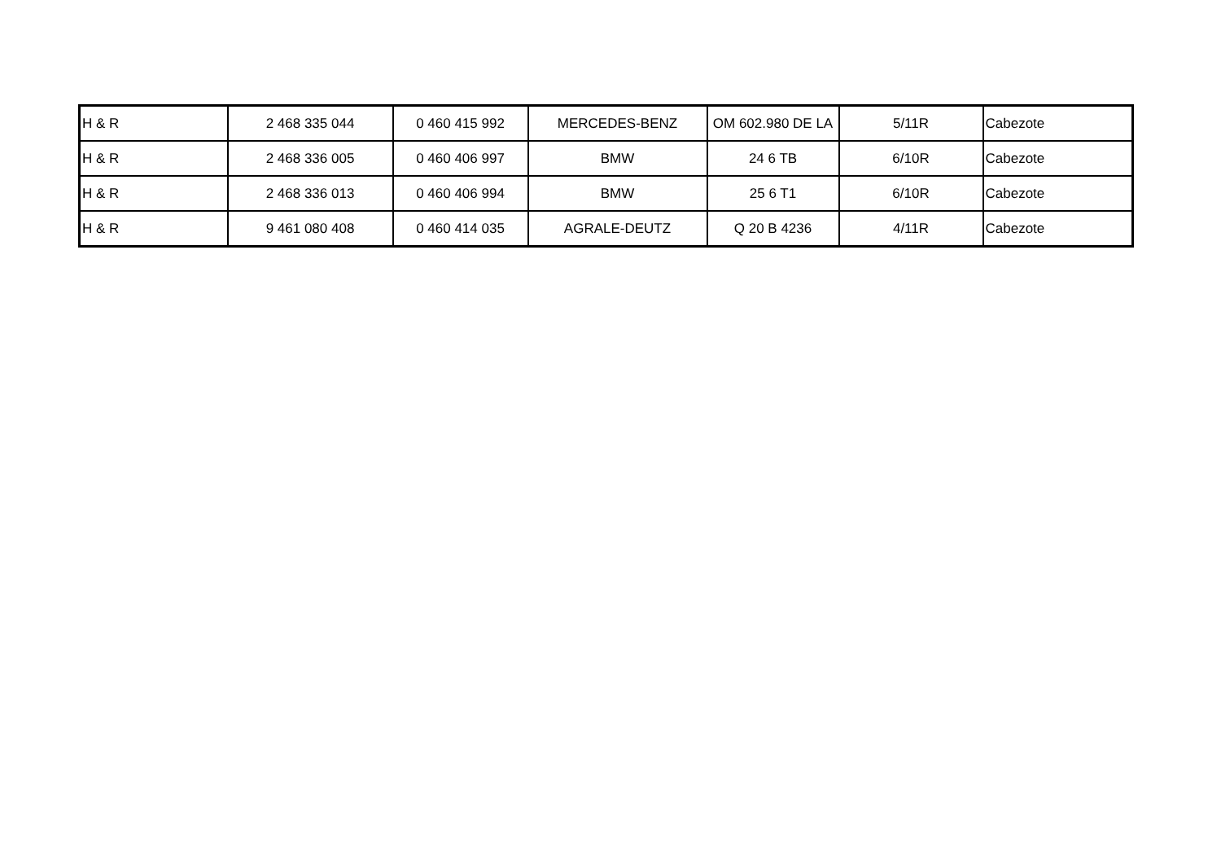| H & R | 2 468 335 044 | 0 460 415 992 | MERCEDES-BENZ | OM 602.980 DE LA | 5/11R | Cabezote |
| H & R | 2 468 336 005 | 0 460 406 997 | BMW | 24 6 TB | 6/10R | Cabezote |
| H & R | 2 468 336 013 | 0 460 406 994 | BMW | 25 6 T1 | 6/10R | Cabezote |
| H & R | 9 461 080 408 | 0 460 414 035 | AGRALE-DEUTZ | Q 20 B 4236 | 4/11R | Cabezote |